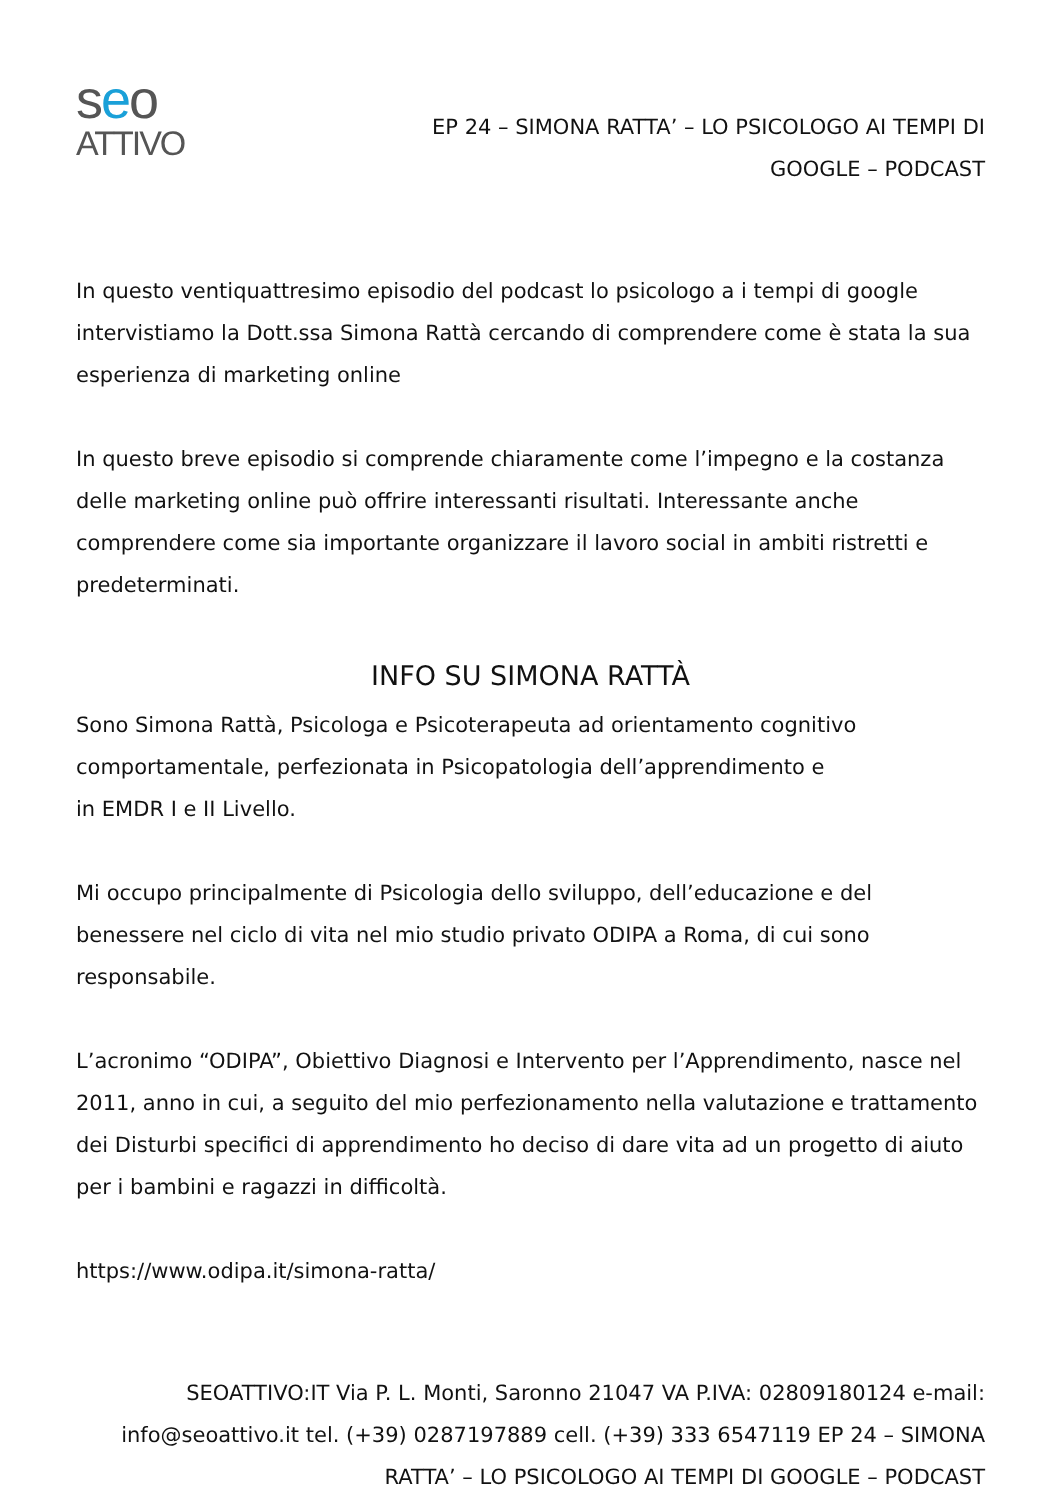seo
ATTIVO
EP 24 – SIMONA RATTA’ – LO PSICOLOGO AI TEMPI DI GOOGLE – PODCAST
In questo ventiquattresimo episodio del podcast lo psicologo a i tempi di google intervistiamo la Dott.ssa Simona Rattà cercando di comprendere come è stata la sua esperienza di marketing online
In questo breve episodio si comprende chiaramente come l’impegno e la costanza delle marketing online può offrire interessanti risultati. Interessante anche comprendere come sia importante organizzare il lavoro social in ambiti ristretti e predeterminati.
INFO SU SIMONA RATTÀ
Sono Simona Rattà, Psicologa e Psicoterapeuta ad orientamento cognitivo comportamentale, perfezionata in Psicopatologia dell’apprendimento e
in EMDR I e II Livello.
Mi occupo principalmente di Psicologia dello sviluppo, dell’educazione e del benessere nel ciclo di vita nel mio studio privato ODIPA a Roma, di cui sono responsabile.
L’acronimo “ODIPA”, Obiettivo Diagnosi e Intervento per l’Apprendimento, nasce nel 2011, anno in cui, a seguito del mio perfezionamento nella valutazione e trattamento dei Disturbi specifici di apprendimento ho deciso di dare vita ad un progetto di aiuto per i bambini e ragazzi in difficoltà.
https://www.odipa.it/simona-ratta/
SEOATTIVO:IT Via P. L. Monti, Saronno 21047 VA P.IVA: 02809180124 e-mail: info@seoattivo.it tel. (+39) 0287197889 cell. (+39) 333 6547119 EP 24 – SIMONA RATTA’ – LO PSICOLOGO AI TEMPI DI GOOGLE – PODCAST